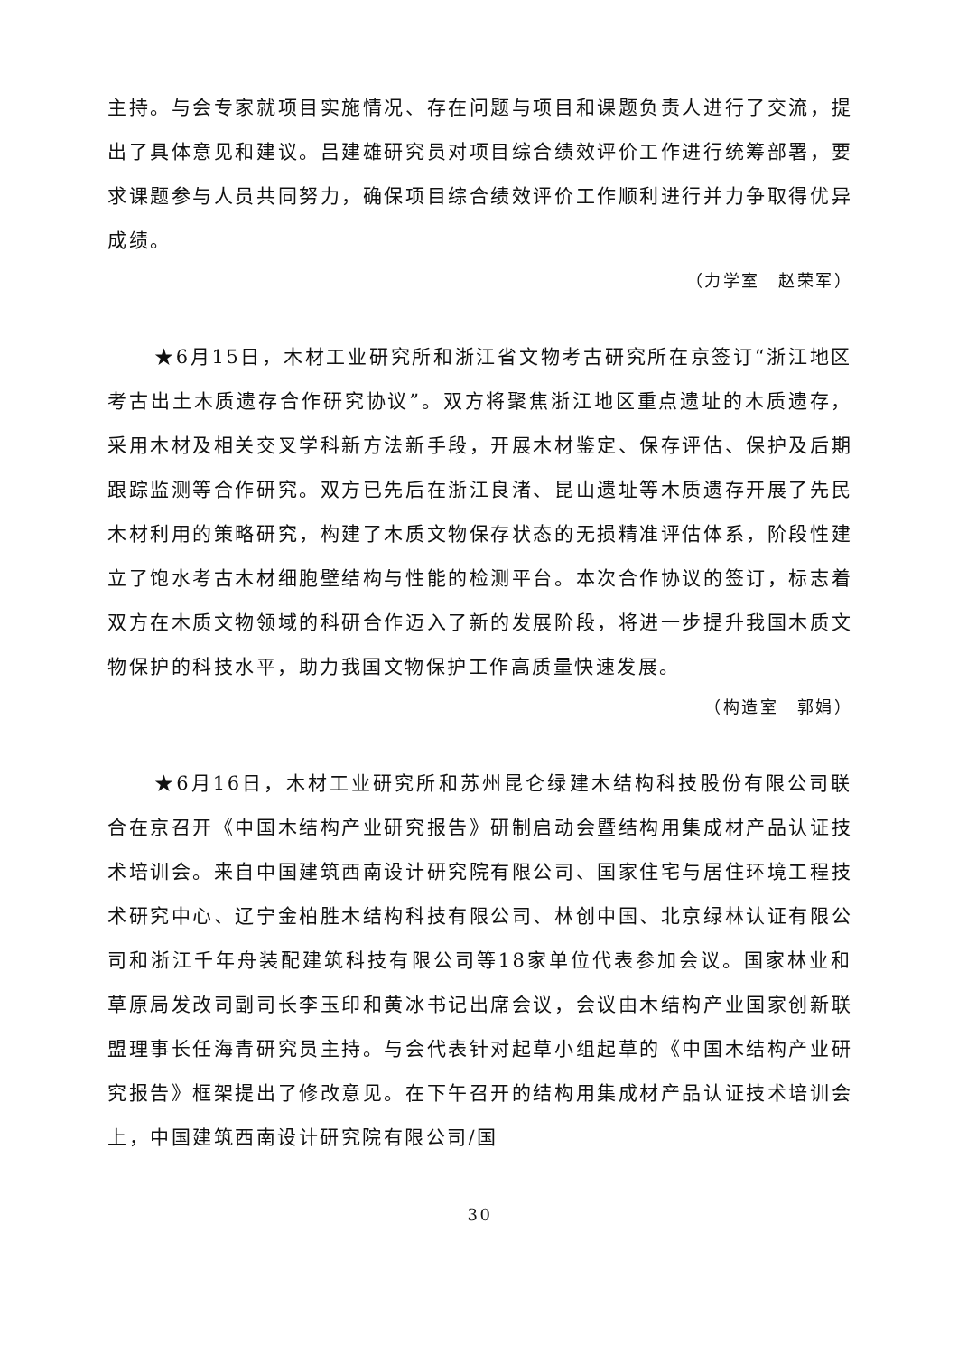主持。与会专家就项目实施情况、存在问题与项目和课题负责人进行了交流，提出了具体意见和建议。吕建雄研究员对项目综合绩效评价工作进行统筹部署，要求课题参与人员共同努力，确保项目综合绩效评价工作顺利进行并力争取得优异成绩。
（力学室　赵荣军）
★6月15日，木材工业研究所和浙江省文物考古研究所在京签订“浙江地区考古出土木质遗存合作研究协议”。双方将聚焦浙江地区重点遗址的木质遗存，采用木材及相关交叉学科新方法新手段，开展木材鉴定、保存评估、保护及后期跟踪监测等合作研究。双方已先后在浙江良渚、昆山遗址等木质遗存开展了先民木材利用的策略研究，构建了木质文物保存状态的无损精准评估体系，阶段性建立了饱水考古木材细胞壁结构与性能的检测平台。本次合作协议的签订，标志着双方在木质文物领域的科研合作迈入了新的发展阶段，将进一步提升我国木质文物保护的科技水平，助力我国文物保护工作高质量快速发展。
（构造室　郭娟）
★6月16日，木材工业研究所和苏州昆仑绿建木结构科技股份有限公司联合在京召开《中国木结构产业研究报告》研制启动会暨结构用集成材产品认证技术培训会。来自中国建筑西南设计研究院有限公司、国家住宅与居住环境工程技术研究中心、辽宁金柏胜木结构科技有限公司、林创中国、北京绿林认证有限公司和浙江千年舟装配建筑科技有限公司等18家单位代表参加会议。国家林业和草原局发改司副司长李玉印和黄冰书记出席会议，会议由木结构产业国家创新联盟理事长任海青研究员主持。与会代表针对起草小组起草的《中国木结构产业研究报告》框架提出了修改意见。在下午召开的结构用集成材产品认证技术培训会上，中国建筑西南设计研究院有限公司/国
30